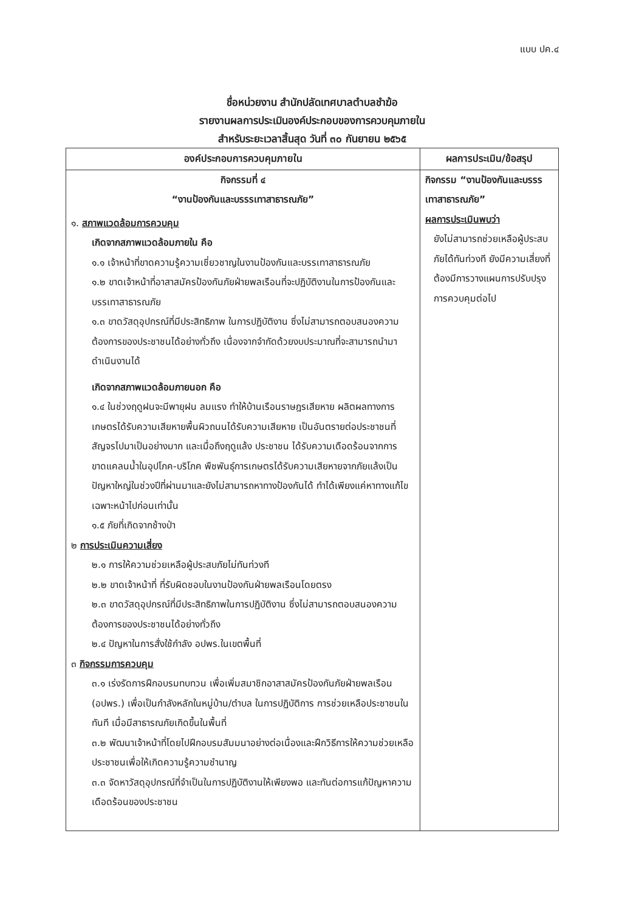แบบ ปค.๔
ชื่อหน่วยงาน สำนักปลัดเทศบาลตำบลชำฆ้อ
รายงานผลการประเมินองค์ประกอบของการควบคุมภายใน
สำหรับระยะเวลาสิ้นสุด วันที่ ๓๐ กันยายน ๒๕๖๕
| องค์ประกอบการควบคุมภายใน | ผลการประเมิน/ข้อสรุป |
| --- | --- |
| กิจกรรมที่ ๔ “งานป้องกันและบรรรเทาสาธารณภัย” ๑. สภาพแวดล้อมการควบคุม เกิดจากสภาพแวดล้อมภายใน คือ ๑.๑ เจ้าหน้าที่ขาดความรู้ความเชี่ยวชาญในงานป้องกันและบรรเทาสาธารณภัย ๑.๒ ขาดเจ้าหน้าที่อาสาสมัครป้องกันภัยฝ่ายพลเรือนที่จะปฏิบัติงานในการป้องกันและบรรเทาสาธารณภัย ๑.๓ ขาดวัสดุอุปกรณ์ที่มีประสิทธิภาพ ในการปฏิบัติงาน ซึ่งไม่สามารถตอบสนองความต้องการของประชาชนได้อย่างทั่วถึง เนื่องจากจำกัดด้วยงบประมาณที่จะสามารถนำมาดำเนินงานได้ เกิดจากสภาพแวดล้อมภายนอก คือ ๑.๔ ในช่วงฤดูฝนจะมีพายุฝน ลมแรง ทำให้บ้านเรือนราษฎรเสียหาย ผลิตผลทางการเกษตรได้รับความเสียหายพื้นผิวถนนได้รับความเสียหาย เป็นอันตรายต่อประชาชนที่สัญจรไปมาเป็นอย่างมาก และเมื่อถึงฤดูแล้ง ประชาชน ได้รับความเดือดร้อนจากการขาดแคลนน้ำในอุปโภค-บริโภค พืชพันธุ์การเกษตรได้รับความเสียหายจากภัยแล้งเป็นปัญหาใหญ่ในช่วงปีที่ผ่านมาและยังไม่สามารถหาทางป้องกันได้ ทำได้เพียงแค่หาทางแก้ไขเฉพาะหน้าไปก่อนเท่านั้น ๑.๕ ภัยที่เกิดจากช้างป่า ๒ การประเมินความเสี่ยง ๒.๑ การให้ความช่วยเหลือผู้ประสบภัยไม่ทันท่วงที ๒.๒ ขาดเจ้าหน้าที่ ที่รับผิดชอบในงานป้องกันฝ่ายพลเรือนโดยตรง ๒.๓ ขาดวัสดุอุปกรณ์ที่มีประสิทธิภาพในการปฏิบัติงาน ซึ่งไม่สามารถตอบสนองความต้องการของประชาชนได้อย่างทั่วถึง ๒.๔ ปัญหาในการสั่งใช้กำลัง อปพร.ในเขตพื้นที่ ๓ กิจกรรมการควบคุม ๓.๑ เร่งรัดการฝึกอบรมทบทวน เพื่อเพิ่มสมาชิกอาสาสมัครป้องกันภัยฝ่ายพลเรือน (อปพร.) เพื่อเป็นกำลังหลักในหมู่บ้าน/ตำบล ในการปฏิบัติการ การช่วยเหลือประชาชนในทันที เมื่อมีสาธารณภัยเกิดขึ้นในพื้นที่ ๓.๒ พัฒนาเจ้าหน้าที่โดยไปฝึกอบรมสัมมนาอย่างต่อเนื่องและฝึกวิธีการให้ความช่วยเหลือประชาชนเพื่อให้เกิดความรู้ความชำนาญ ๓.๓ จัดหาวัสดุอุปกรณ์ที่จำเป็นในการปฏิบัติงานให้เพียงพอ และทันต่อการแก้ปัญหาความเดือดร้อนของประชาชน | กิจกรรม “งานป้องกันและบรรรเทาสาธารณภัย” ผลการประเมินพบว่า ยังไม่สามารถช่วยเหลือผู้ประสบภัยได้ทันท่วงที ยังมีความเสี่ยงที่ต้องมีการวางแผนการปรับปรุงการควบคุมต่อไป |